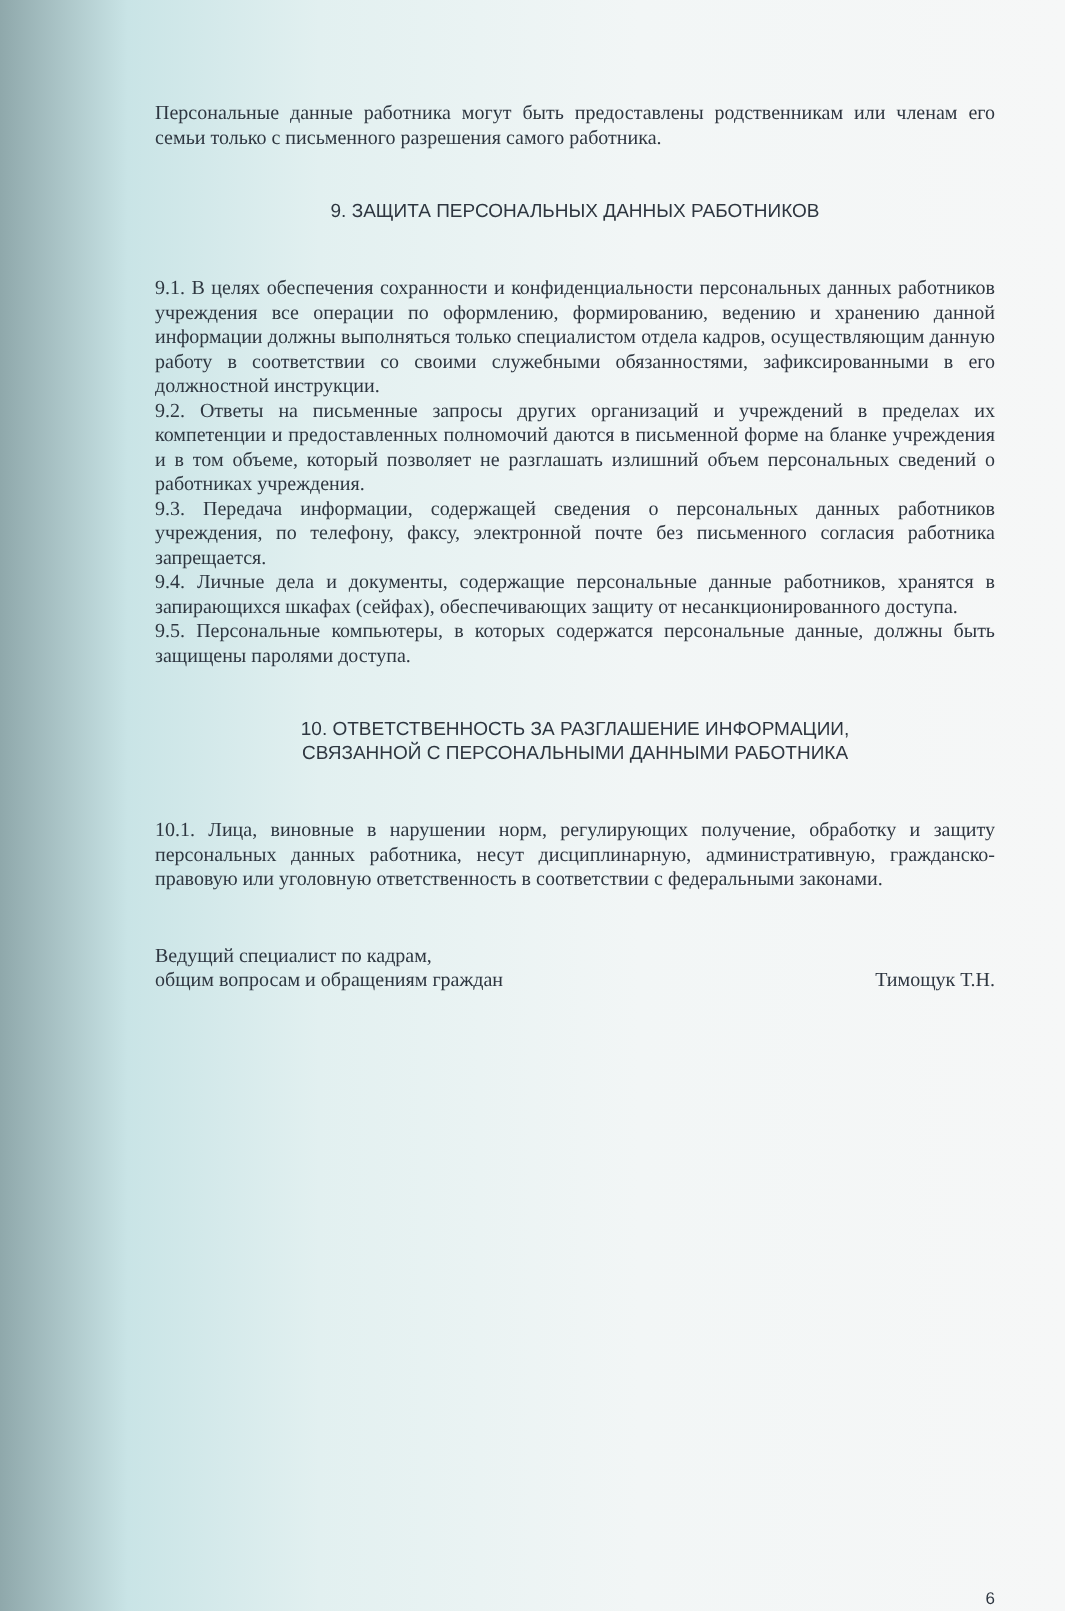Персональные данные работника могут быть предоставлены родственникам или членам его семьи только с письменного разрешения самого работника.
9. ЗАЩИТА ПЕРСОНАЛЬНЫХ ДАННЫХ РАБОТНИКОВ
9.1. В целях обеспечения сохранности и конфиденциальности персональных данных работников учреждения все операции по оформлению, формированию, ведению и хранению данной информации должны выполняться только специалистом отдела кадров, осуществляющим данную работу в соответствии со своими служебными обязанностями, зафиксированными в его должностной инструкции.
9.2. Ответы на письменные запросы других организаций и учреждений в пределах их компетенции и предоставленных полномочий даются в письменной форме на бланке учреждения и в том объеме, который позволяет не разглашать излишний объем персональных сведений о работниках учреждения.
9.3. Передача информации, содержащей сведения о персональных данных работников учреждения, по телефону, факсу, электронной почте без письменного согласия работника запрещается.
9.4. Личные дела и документы, содержащие персональные данные работников, хранятся в запирающихся шкафах (сейфах), обеспечивающих защиту от несанкционированного доступа.
9.5. Персональные компьютеры, в которых содержатся персональные данные, должны быть защищены паролями доступа.
10. ОТВЕТСТВЕННОСТЬ ЗА РАЗГЛАШЕНИЕ ИНФОРМАЦИИ,
СВЯЗАННОЙ С ПЕРСОНАЛЬНЫМИ ДАННЫМИ РАБОТНИКА
10.1. Лица, виновные в нарушении норм, регулирующих получение, обработку и защиту персональных данных работника, несут дисциплинарную, административную, гражданско-правовую или уголовную ответственность в соответствии с федеральными законами.
Ведущий специалист по кадрам,
общим вопросам и обращениям граждан
Тимощук Т.Н.
6